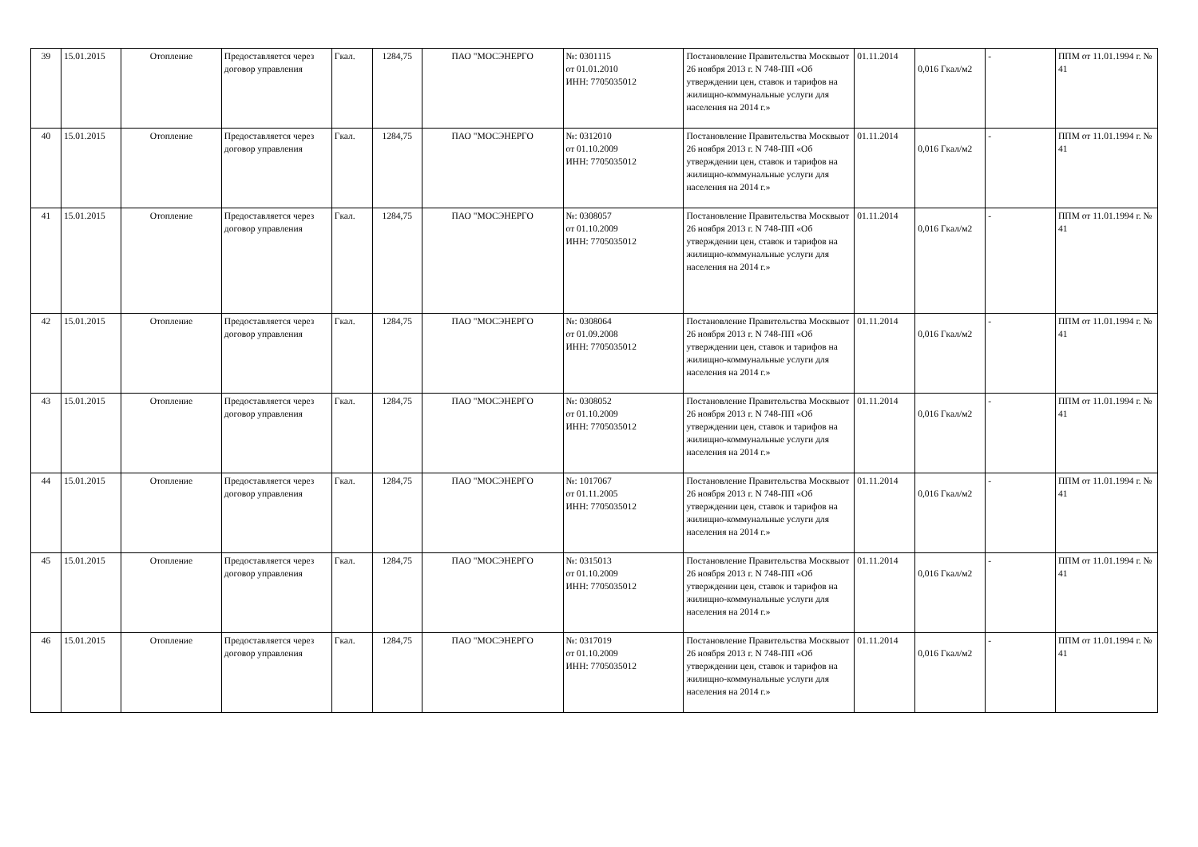| 39 | 15.01.2015 | Отопление | Предоставляется через договор управления | Гкал. | 1284,75 | ПАО "МОСЭНЕРГО | №: 0301115 от 01.01.2010 ИНН: 7705035012 | Постановление Правительства Москвыот 26 ноября 2013 г. N 748-ПП «Об утверждении цен, ставок и тарифов на жилищно-коммунальные услуги для населения на 2014 г.» | 01.11.2014 | 0,016 Гкал/м2 | - | ППМ от 11.01.1994 г. № 41 |
| 40 | 15.01.2015 | Отопление | Предоставляется через договор управления | Гкал. | 1284,75 | ПАО "МОСЭНЕРГО | №: 0312010 от 01.10.2009 ИНН: 7705035012 | Постановление Правительства Москвыот 26 ноября 2013 г. N 748-ПП «Об утверждении цен, ставок и тарифов на жилищно-коммунальные услуги для населения на 2014 г.» | 01.11.2014 | 0,016 Гкал/м2 | - | ППМ от 11.01.1994 г. № 41 |
| 41 | 15.01.2015 | Отопление | Предоставляется через договор управления | Гкал. | 1284,75 | ПАО "МОСЭНЕРГО | №: 0308057 от 01.10.2009 ИНН: 7705035012 | Постановление Правительства Москвыот 26 ноября 2013 г. N 748-ПП «Об утверждении цен, ставок и тарифов на жилищно-коммунальные услуги для населения на 2014 г.» | 01.11.2014 | 0,016 Гкал/м2 | - | ППМ от 11.01.1994 г. № 41 |
| 42 | 15.01.2015 | Отопление | Предоставляется через договор управления | Гкал. | 1284,75 | ПАО "МОСЭНЕРГО | №: 0308064 от 01.09.2008 ИНН: 7705035012 | Постановление Правительства Москвыот 26 ноября 2013 г. N 748-ПП «Об утверждении цен, ставок и тарифов на жилищно-коммунальные услуги для населения на 2014 г.» | 01.11.2014 | 0,016 Гкал/м2 | - | ППМ от 11.01.1994 г. № 41 |
| 43 | 15.01.2015 | Отопление | Предоставляется через договор управления | Гкал. | 1284,75 | ПАО "МОСЭНЕРГО | №: 0308052 от 01.10.2009 ИНН: 7705035012 | Постановление Правительства Москвыот 26 ноября 2013 г. N 748-ПП «Об утверждении цен, ставок и тарифов на жилищно-коммунальные услуги для населения на 2014 г.» | 01.11.2014 | 0,016 Гкал/м2 | - | ППМ от 11.01.1994 г. № 41 |
| 44 | 15.01.2015 | Отопление | Предоставляется через договор управления | Гкал. | 1284,75 | ПАО "МОСЭНЕРГО | №: 1017067 от 01.11.2005 ИНН: 7705035012 | Постановление Правительства Москвыот 26 ноября 2013 г. N 748-ПП «Об утверждении цен, ставок и тарифов на жилищно-коммунальные услуги для населения на 2014 г.» | 01.11.2014 | 0,016 Гкал/м2 | - | ППМ от 11.01.1994 г. № 41 |
| 45 | 15.01.2015 | Отопление | Предоставляется через договор управления | Гкал. | 1284,75 | ПАО "МОСЭНЕРГО | №: 0315013 от 01.10.2009 ИНН: 7705035012 | Постановление Правительства Москвыот 26 ноября 2013 г. N 748-ПП «Об утверждении цен, ставок и тарифов на жилищно-коммунальные услуги для населения на 2014 г.» | 01.11.2014 | 0,016 Гкал/м2 | - | ППМ от 11.01.1994 г. № 41 |
| 46 | 15.01.2015 | Отопление | Предоставляется через договор управления | Гкал. | 1284,75 | ПАО "МОСЭНЕРГО | №: 0317019 от 01.10.2009 ИНН: 7705035012 | Постановление Правительства Москвыот 26 ноября 2013 г. N 748-ПП «Об утверждении цен, ставок и тарифов на жилищно-коммунальные услуги для населения на 2014 г.» | 01.11.2014 | 0,016 Гкал/м2 | - | ППМ от 11.01.1994 г. № 41 |